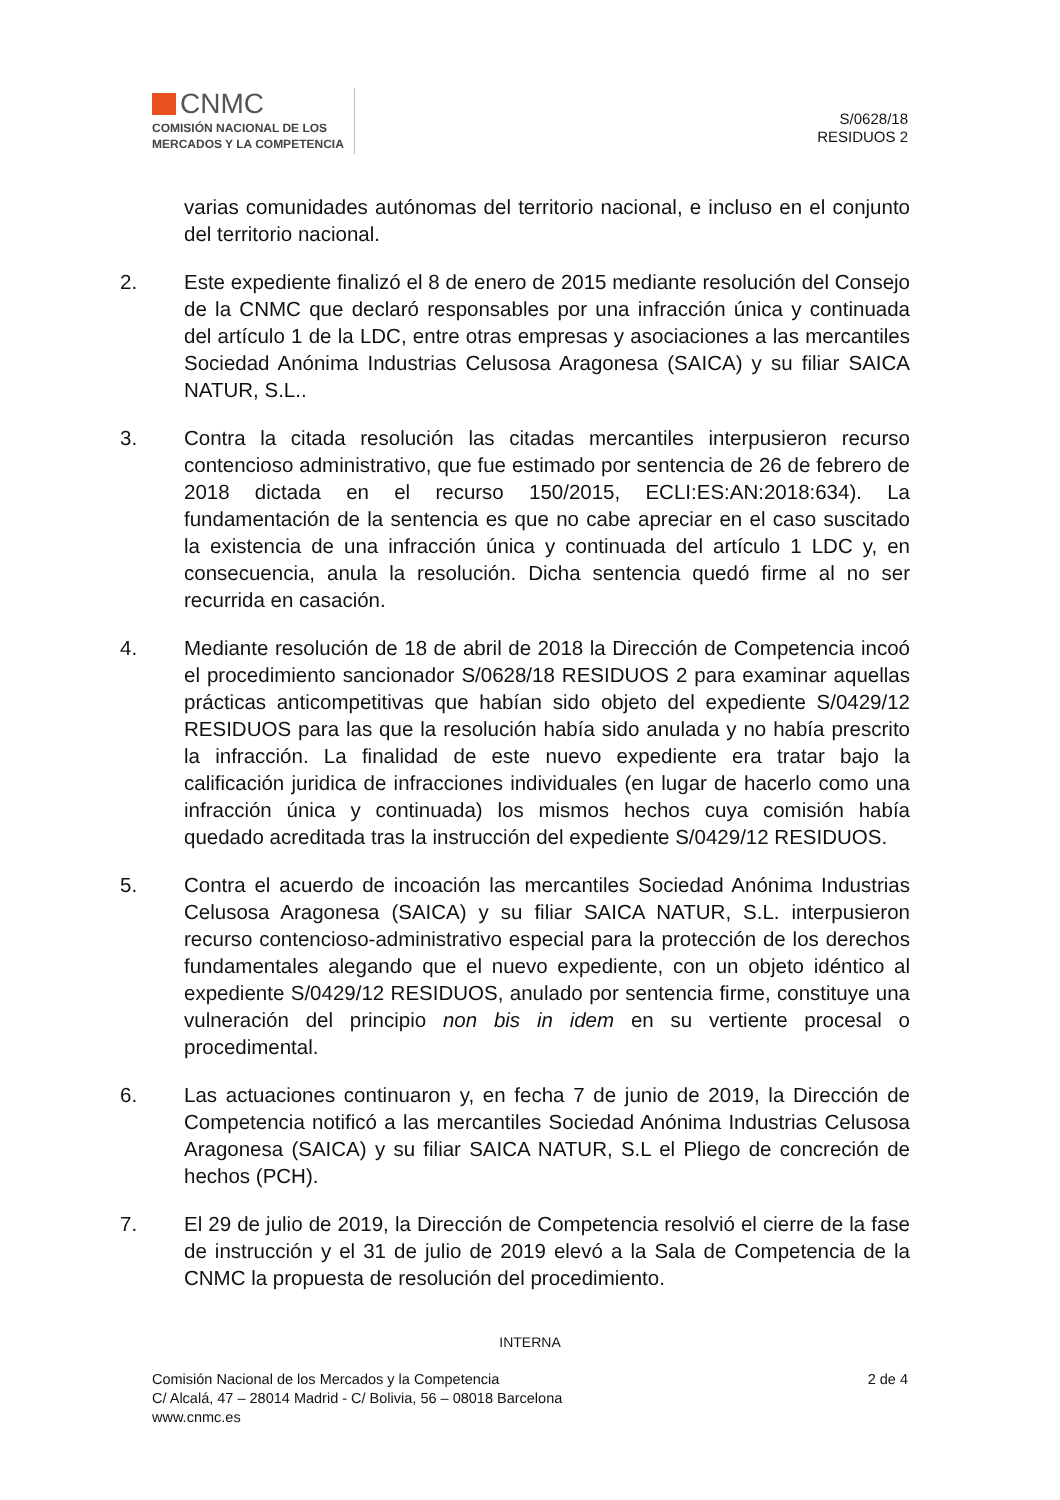CNMC
COMISIÓN NACIONAL DE LOS
MERCADOS Y LA COMPETENCIA
S/0628/18
RESIDUOS 2
varias comunidades autónomas del territorio nacional, e incluso en el conjunto del territorio nacional.
2. Este expediente finalizó el 8 de enero de 2015 mediante resolución del Consejo de la CNMC que declaró responsables por una infracción única y continuada del artículo 1 de la LDC, entre otras empresas y asociaciones a las mercantiles Sociedad Anónima Industrias Celusosa Aragonesa (SAICA) y su filiar SAICA NATUR, S.L..
3. Contra la citada resolución las citadas mercantiles interpusieron recurso contencioso administrativo, que fue estimado por sentencia de 26 de febrero de 2018 dictada en el recurso 150/2015, ECLI:ES:AN:2018:634). La fundamentación de la sentencia es que no cabe apreciar en el caso suscitado la existencia de una infracción única y continuada del artículo 1 LDC y, en consecuencia, anula la resolución. Dicha sentencia quedó firme al no ser recurrida en casación.
4. Mediante resolución de 18 de abril de 2018 la Dirección de Competencia incoó el procedimiento sancionador S/0628/18 RESIDUOS 2 para examinar aquellas prácticas anticompetitivas que habían sido objeto del expediente S/0429/12 RESIDUOS para las que la resolución había sido anulada y no había prescrito la infracción. La finalidad de este nuevo expediente era tratar bajo la calificación juridica de infracciones individuales (en lugar de hacerlo como una infracción única y continuada) los mismos hechos cuya comisión había quedado acreditada tras la instrucción del expediente S/0429/12 RESIDUOS.
5. Contra el acuerdo de incoación las mercantiles Sociedad Anónima Industrias Celusosa Aragonesa (SAICA) y su filiar SAICA NATUR, S.L. interpusieron recurso contencioso-administrativo especial para la protección de los derechos fundamentales alegando que el nuevo expediente, con un objeto idéntico al expediente S/0429/12 RESIDUOS, anulado por sentencia firme, constituye una vulneración del principio non bis in idem en su vertiente procesal o procedimental.
6. Las actuaciones continuaron y, en fecha 7 de junio de 2019, la Dirección de Competencia notificó a las mercantiles Sociedad Anónima Industrias Celusosa Aragonesa (SAICA) y su filiar SAICA NATUR, S.L el Pliego de concreción de hechos (PCH).
7. El 29 de julio de 2019, la Dirección de Competencia resolvió el cierre de la fase de instrucción y el 31 de julio de 2019 elevó a la Sala de Competencia de la CNMC la propuesta de resolución del procedimiento.
INTERNA
Comisión Nacional de los Mercados y la Competencia
C/ Alcalá, 47 – 28014 Madrid - C/ Bolivia, 56 – 08018 Barcelona
www.cnmc.es
2 de 4